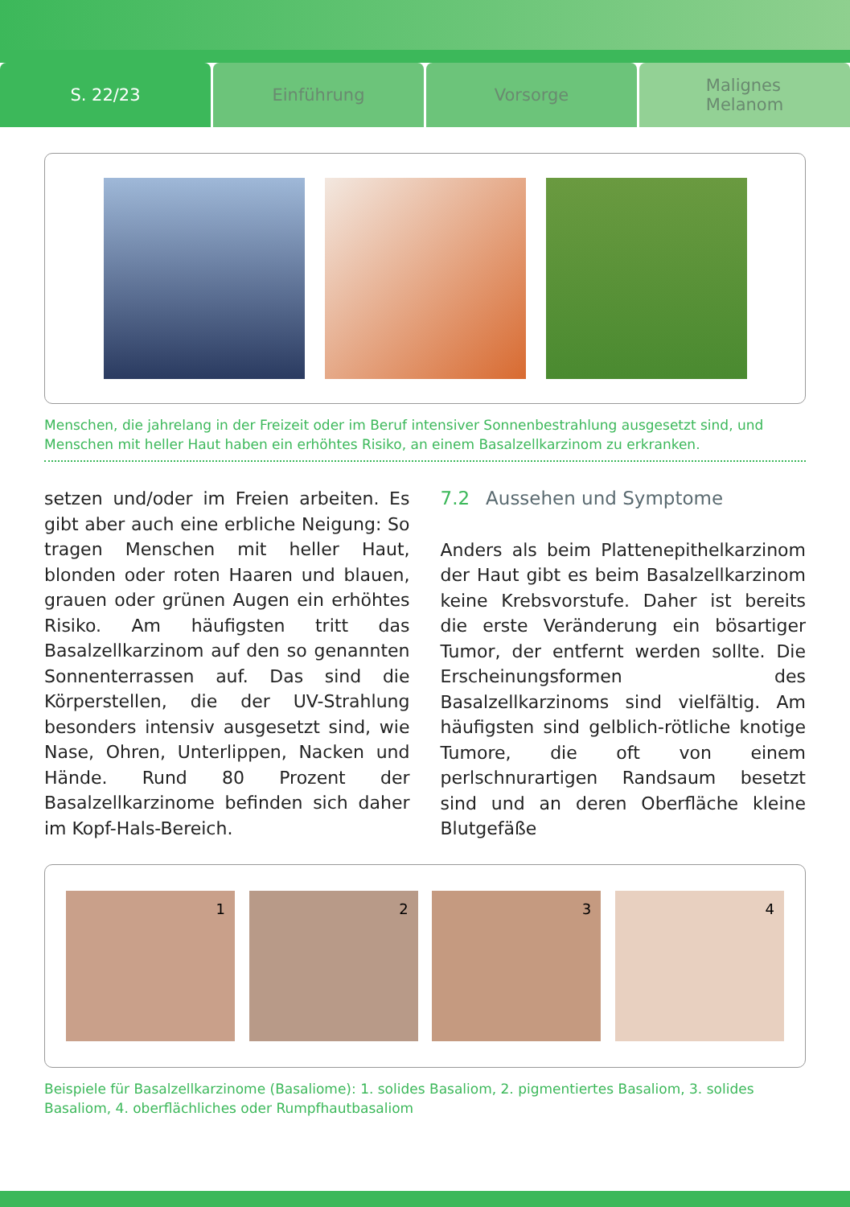S. 22/23 Einführung Vorsorge
Malignes
Melanom
Menschen, die jahrelang in der Freizeit oder im Beruf intensiver Sonnenbestrahlung ausgesetzt sind, und Menschen mit heller Haut haben ein erhöhtes Risiko, an einem Basalzellkarzinom zu erkranken.
setzen und/oder im Freien arbeiten. Es gibt aber auch eine erbliche Neigung: So tragen Menschen mit heller Haut, blonden oder roten Haaren und blauen, grauen oder grünen Augen ein erhöhtes Risiko. Am häufigsten tritt das Basalzellkarzinom auf den so genannten Sonnenterrassen auf. Das sind die Körperstellen, die der UV-Strahlung besonders intensiv ausgesetzt sind, wie Nase, Ohren, Unterlippen, Nacken und Hände. Rund 80 Prozent der Basalzellkarzinome befinden sich daher im Kopf-Hals-Bereich.
7.2 Aussehen und Symptome
Anders als beim Plattenepithelkarzinom der Haut gibt es beim Basalzellkarzinom keine Krebsvorstufe. Daher ist bereits die erste Veränderung ein bösartiger Tumor, der entfernt werden sollte. Die Erscheinungsformen des Basalzellkarzinoms sind vielfältig. Am häufigsten sind gelblich-rötliche knotige Tumore, die oft von einem perlschnurartigen Randsaum besetzt sind und an deren Oberfläche kleine Blutgefäße
1 2 3 4
Beispiele für Basalzellkarzinome (Basaliome): 1. solides Basaliom, 2. pigmentiertes Basaliom, 3. solides Basaliom, 4. oberflächliches oder Rumpfhautbasaliom